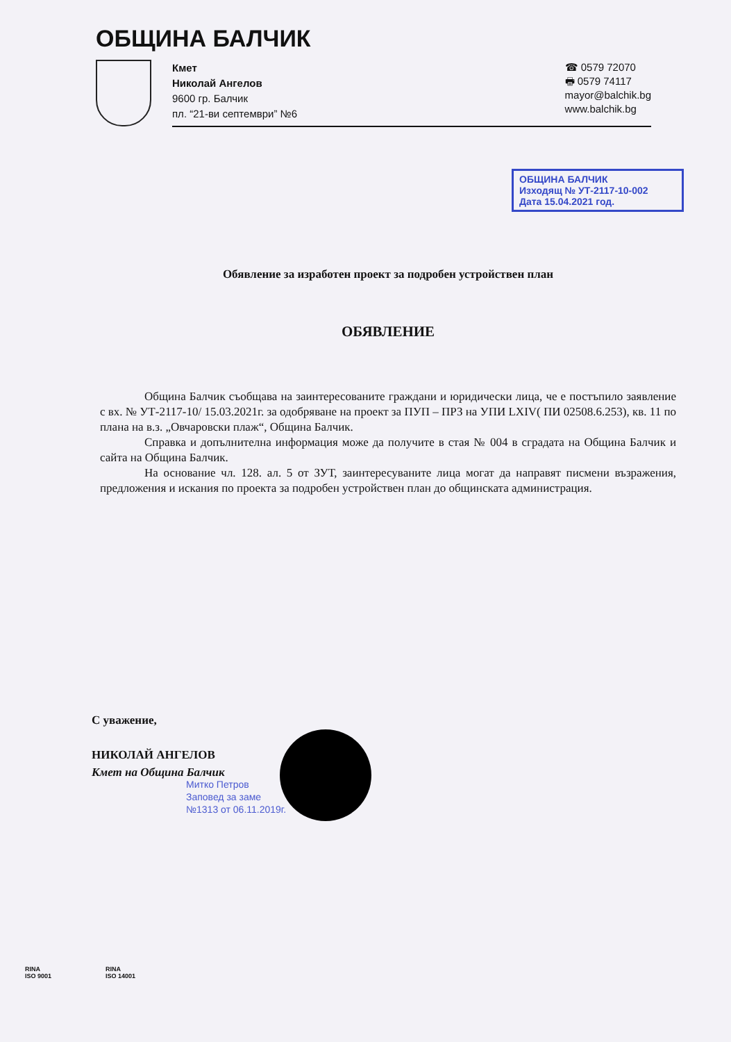ОБЩИНА БАЛЧИК
Кмет
Николай Ангелов
9600 гр. Балчик
пл. “21-ви септември” №6
☎ 0579 72070
🖶 0579 74117
mayor@balchik.bg
www.balchik.bg
ОБЩИНА БАЛЧИК
Изходящ № УТ-2117-10-002
Дата 15.04.2021 год.
Обявление за изработен проект за подробен устройствен план
ОБЯВЛЕНИЕ
Община Балчик съобщава на заинтересованите граждани и юридически лица, че е постъпило заявление с вх. № УТ-2117-10/ 15.03.2021г. за одобряване на проект за ПУП – ПРЗ на УПИ LXIV( ПИ 02508.6.253), кв. 11 по плана на в.з. „Овчаровски плаж“, Община Балчик.
Справка и допълнителна информация може да получите в стая № 004 в сградата на Община Балчик и сайта на Община Балчик.
На основание чл. 128. ал. 5 от ЗУТ, заинтересуваните лица могат да направят писмени възражения, предложения и искания по проекта за подробен устройствен план до общинската администрация.
С уважение,
НИКОЛАЙ АНГЕЛОВ
Кмет на Община Балчик
Митко Петров
Заповед за заме
№1313 от 06.11.2019г.
RINA
ISO 9001
RINA
ISO 14001